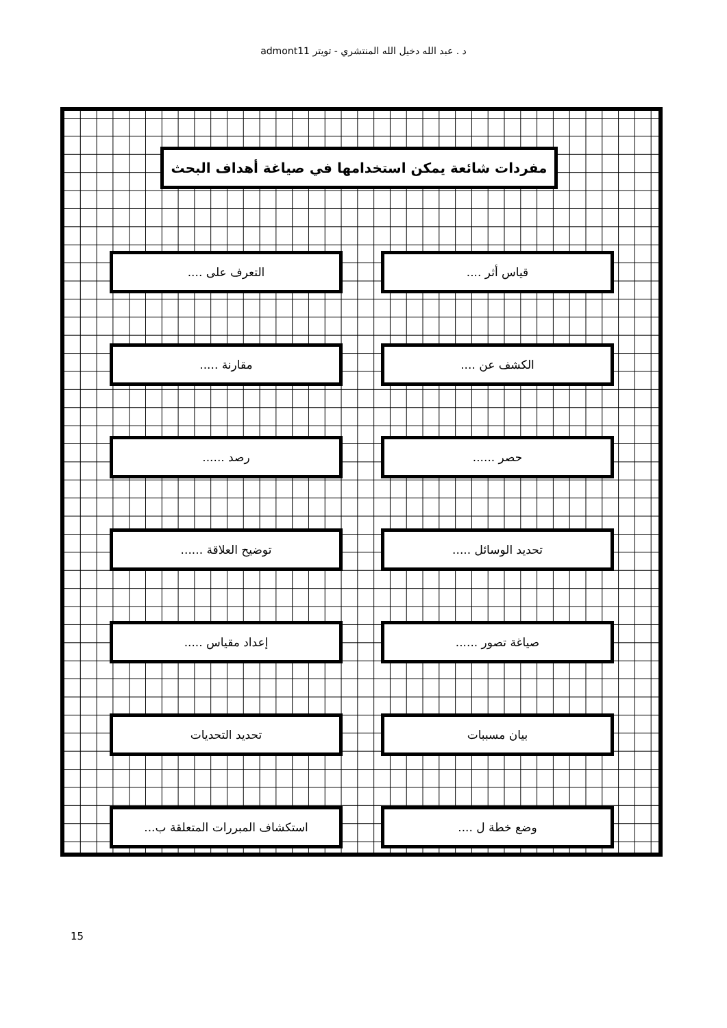د . عبد الله دخيل الله المنتشري - تويتر admont11
مفردات شائعة يمكن استخدامها في صياغة أهداف البحث
قياس أثر .... التعرف على ....
الكشف عن .... مقارنة .....
حصر ...... رصد ......
تحديد الوسائل ..... توضيح العلاقة ......
صياغة تصور ...... إعداد مقياس .....
بيان مسببات تحديد التحديات
وضع خطة ل .... استكشاف المبررات المتعلقة ب...
15